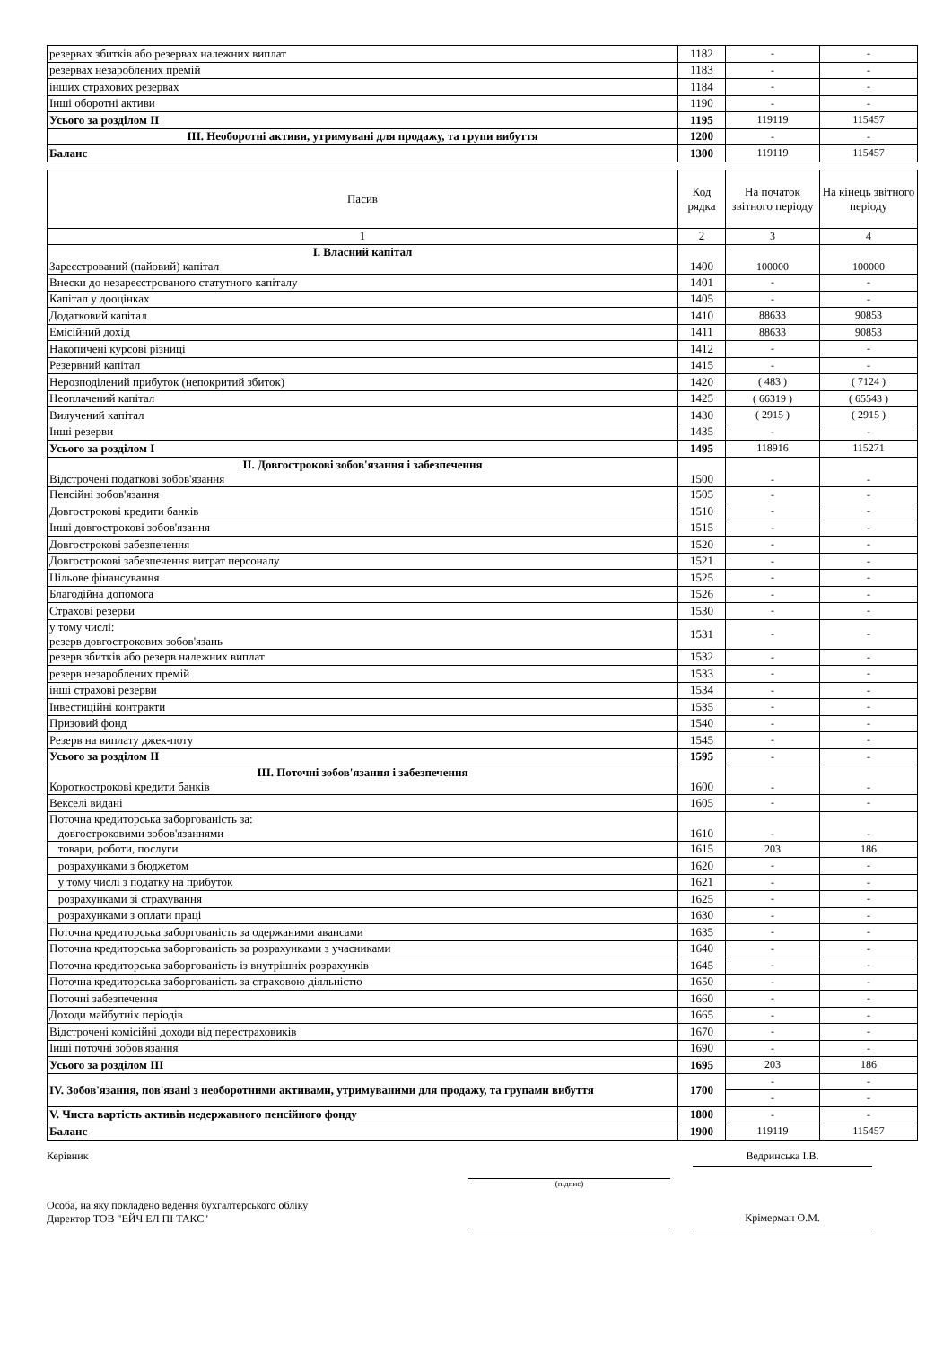| резервах збитків або резервах належних виплат | 1182 | - | - |
| резервах незароблених премій | 1183 | - | - |
| інших страхових резервах | 1184 | - | - |
| Інші оборотні активи | 1190 | - | - |
| Усього за розділом II | 1195 | 119119 | 115457 |
| III. Необоротні активи, утримувані для продажу, та групи вибуття | 1200 | - | - |
| Баланс | 1300 | 119119 | 115457 |
| Пасив | Код рядка | На початок звітного періоду | На кінець звітного періоду |
| --- | --- | --- | --- |
| 1 | 2 | 3 | 4 |
| I. Власний капітал Зареєстрований (пайовий) капітал | 1400 | 100000 | 100000 |
| Внески до незареєстрованого статутного капіталу | 1401 | - | - |
| Капітал у дооцінках | 1405 | - | - |
| Додатковий капітал | 1410 | 88633 | 90853 |
| Емісійний дохід | 1411 | 88633 | 90853 |
| Накопичені курсові різниці | 1412 | - | - |
| Резервний капітал | 1415 | - | - |
| Нерозподілений прибуток (непокритий збиток) | 1420 | ( 483 ) | ( 7124 ) |
| Неоплачений капітал | 1425 | ( 66319 ) | ( 65543 ) |
| Вилучений капітал | 1430 | ( 2915 ) | ( 2915 ) |
| Інші резерви | 1435 | - | - |
| Усього за розділом I | 1495 | 118916 | 115271 |
| II. Довгострокові зобов'язання і забезпечення Відстрочені податкові зобов'язання | 1500 | - | - |
| Пенсійні зобов'язання | 1505 | - | - |
| Довгострокові кредити банків | 1510 | - | - |
| Інші довгострокові зобов'язання | 1515 | - | - |
| Довгострокові забезпечення | 1520 | - | - |
| Довгострокові забезпечення витрат персоналу | 1521 | - | - |
| Цільове фінансування | 1525 | - | - |
| Благодійна допомога | 1526 | - | - |
| Страхові резерви | 1530 | - | - |
| у тому числі: резерв довгострокових зобов'язань | 1531 | - | - |
| резерв збитків або резерв належних виплат | 1532 | - | - |
| резерв незароблених премій | 1533 | - | - |
| інші страхові резерви | 1534 | - | - |
| Інвестиційні контракти | 1535 | - | - |
| Призовий фонд | 1540 | - | - |
| Резерв на виплату джек-поту | 1545 | - | - |
| Усього за розділом II | 1595 | - | - |
| III. Поточні зобов'язання і забезпечення Короткострокові кредити банків | 1600 | - | - |
| Векселі видані | 1605 | - | - |
| Поточна кредиторська заборгованість за: довгостроковими зобов'язаннями | 1610 | - | - |
| товари, роботи, послуги | 1615 | 203 | 186 |
| розрахунками з бюджетом | 1620 | - | - |
| у тому числі з податку на прибуток | 1621 | - | - |
| розрахунками зі страхування | 1625 | - | - |
| розрахунками з оплати праці | 1630 | - | - |
| Поточна кредиторська заборгованість за одержаними авансами | 1635 | - | - |
| Поточна кредиторська заборгованість за розрахунками з учасниками | 1640 | - | - |
| Поточна кредиторська заборгованість із внутрішніх розрахунків | 1645 | - | - |
| Поточна кредиторська заборгованість за страховою діяльністю | 1650 | - | - |
| Поточні забезпечення | 1660 | - | - |
| Доходи майбутніх періодів | 1665 | - | - |
| Відстрочені комісійні доходи від перестраховиків | 1670 | - | - |
| Інші поточні зобов'язання | 1690 | - | - |
| Усього за розділом III | 1695 | 203 | 186 |
| IV. Зобов'язання, пов'язані з необоротними активами, утримуваними для продажу, та групами вибуття | 1700 | - | - |
| | | - | - |
| V. Чиста вартість активів недержавного пенсійного фонду | 1800 | - | - |
| Баланс | 1900 | 119119 | 115457 |
Керівник
(підпис)
Ведринська І.В.
Особа, на яку покладено ведення бухгалтерського обліку
Директор ТОВ "ЕЙЧ ЕЛ ПІ ТАКС"
Крімерман О.М.